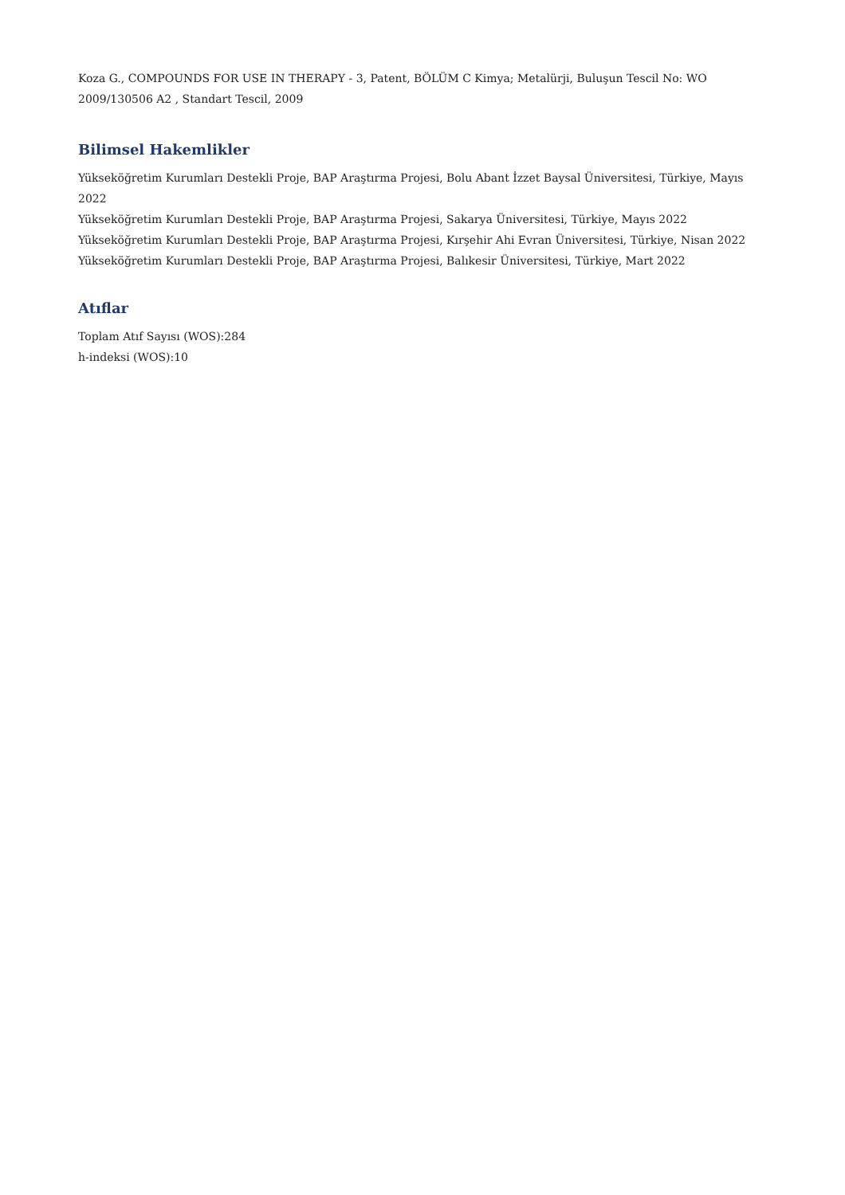Koza G., COMPOUNDS FOR USE IN THERAPY - 3, Patent, BÖLÜM C Kimya; Metalürji, Buluşun Tescil No: WO 2009/130506 A2 , Standart Tescil, 2009
Bilimsel Hakemlikler
Yükseköğretim Kurumları Destekli Proje, BAP Araştırma Projesi, Bolu Abant İzzet Baysal Üniversitesi, Türkiye, Mayıs 2022
Yükseköğretim Kurumları Destekli Proje, BAP Araştırma Projesi, Sakarya Üniversitesi, Türkiye, Mayıs 2022
Yükseköğretim Kurumları Destekli Proje, BAP Araştırma Projesi, Kırşehir Ahi Evran Üniversitesi, Türkiye, Nisan 2022
Yükseköğretim Kurumları Destekli Proje, BAP Araştırma Projesi, Balıkesir Üniversitesi, Türkiye, Mart 2022
Atıflar
Toplam Atıf Sayısı (WOS):284
h-indeksi (WOS):10